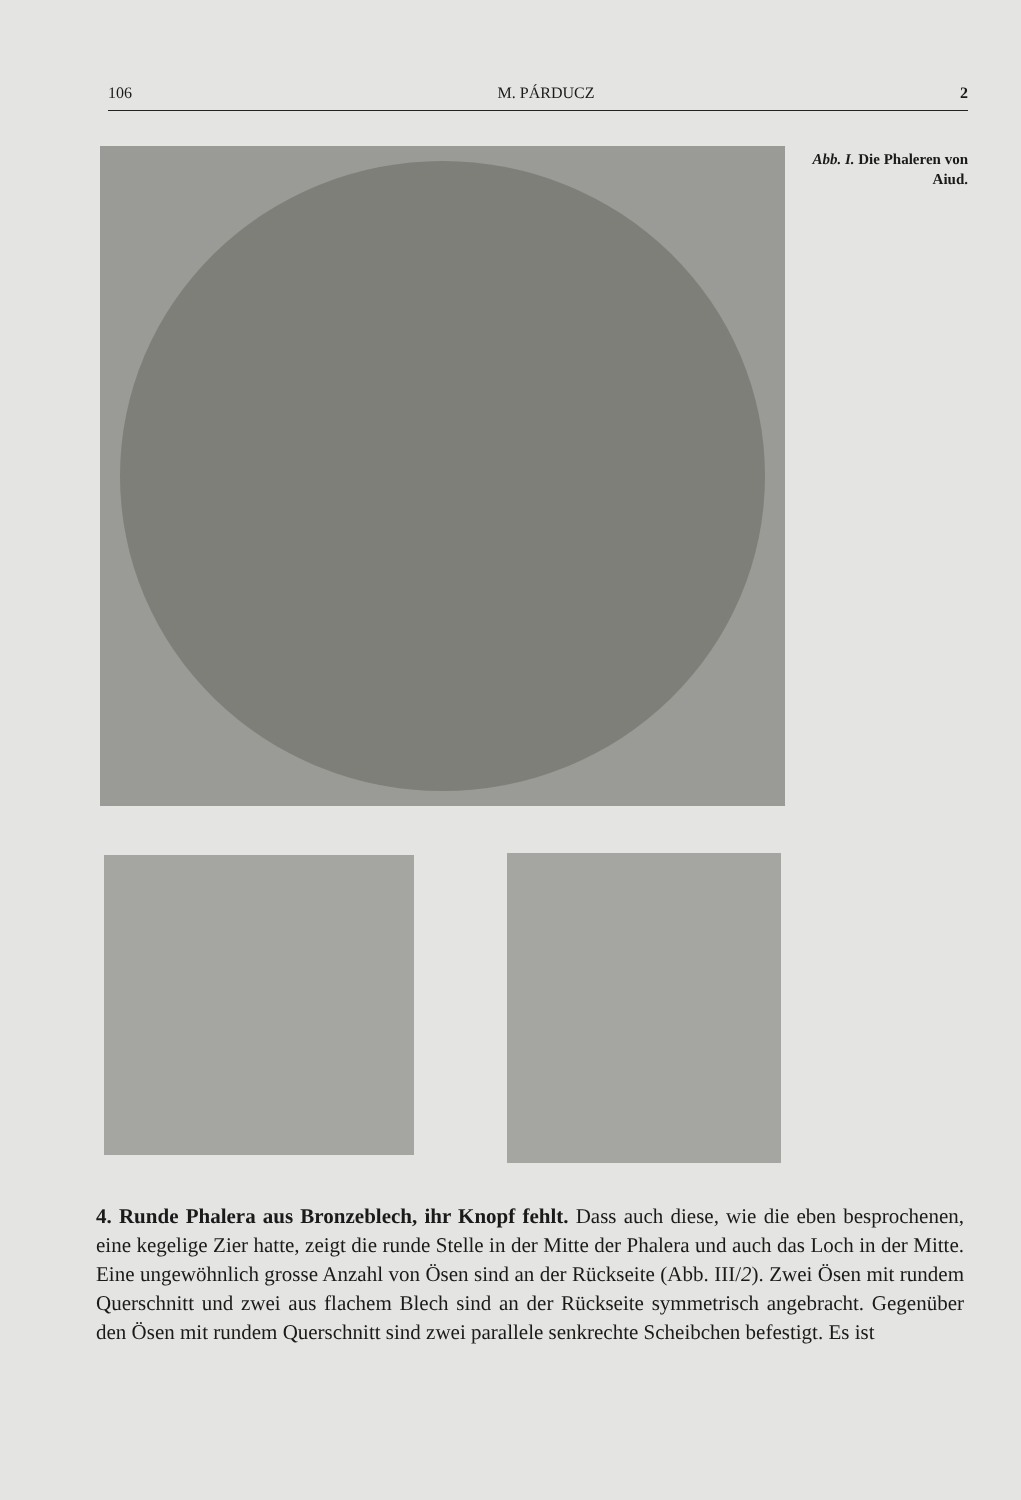106 M. PÁRDUCZ 2
Abb. I. Die Phaleren von Aiud.
4. Runde Phalera aus Bronzeblech, ihr Knopf fehlt. Dass auch diese, wie die eben besprochenen, eine kegelige Zier hatte, zeigt die runde Stelle in der Mitte der Phalera und auch das Loch in der Mitte. Eine ungewöhnlich grosse Anzahl von Ösen sind an der Rückseite (Abb. III/2). Zwei Ösen mit rundem Querschnitt und zwei aus flachem Blech sind an der Rückseite symmetrisch angebracht. Gegenüber den Ösen mit rundem Querschnitt sind zwei parallele senkrechte Scheibchen befestigt. Es ist